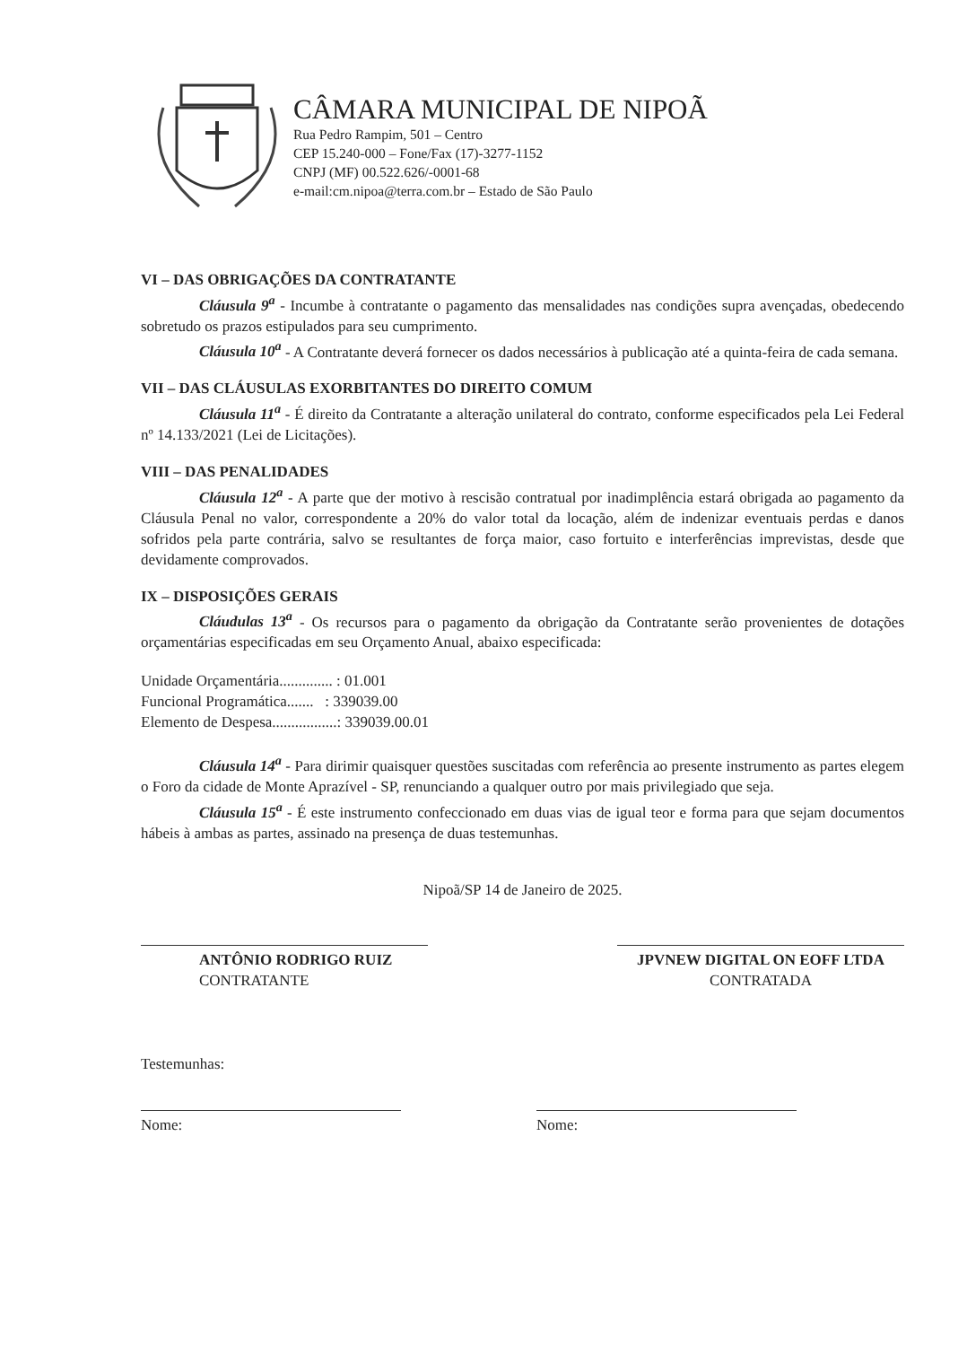CÂMARA MUNICIPAL DE NIPOÃ
Rua Pedro Rampim, 501 – Centro
CEP 15.240-000 – Fone/Fax (17)-3277-1152
CNPJ (MF) 00.522.626/-0001-68
e-mail:cm.nipoa@terra.com.br – Estado de São Paulo
VI – DAS OBRIGAÇÕES DA CONTRATANTE
Cláusula 9<sup>a</sup> - Incumbe à contratante o pagamento das mensalidades nas condições supra avençadas, obedecendo sobretudo os prazos estipulados para seu cumprimento.
Cláusula 10<sup>a</sup> - A Contratante deverá fornecer os dados necessários à publicação até a quinta-feira de cada semana.
VII – DAS CLÁUSULAS EXORBITANTES DO DIREITO COMUM
Cláusula 11<sup>a</sup> - É direito da Contratante a alteração unilateral do contrato, conforme especificados pela Lei Federal nº 14.133/2021 (Lei de Licitações).
VIII – DAS PENALIDADES
Cláusula 12<sup>a</sup> - A parte que der motivo à rescisão contratual por inadimplência estará obrigada ao pagamento da Cláusula Penal no valor, correspondente a 20% do valor total da locação, além de indenizar eventuais perdas e danos sofridos pela parte contrária, salvo se resultantes de força maior, caso fortuito e interferências imprevistas, desde que devidamente comprovados.
IX – DISPOSIÇÕES GERAIS
Cláudulas 13<sup>a</sup> - Os recursos para o pagamento da obrigação da Contratante serão provenientes de dotações orçamentárias especificadas em seu Orçamento Anual, abaixo especificada:
Unidade Orçamentária.............. : 01.001
Funcional Programática....... : 339039.00
Elemento de Despesa.................: 339039.00.01
Cláusula 14<sup>a</sup> - Para dirimir quaisquer questões suscitadas com referência ao presente instrumento as partes elegem o Foro da cidade de Monte Aprazível - SP, renunciando a qualquer outro por mais privilegiado que seja.
Cláusula 15<sup>a</sup> - É este instrumento confeccionado em duas vias de igual teor e forma para que sejam documentos hábeis à ambas as partes, assinado na presença de duas testemunhas.
Nipoã/SP 14 de Janeiro de 2025.
ANTÔNIO RODRIGO RUIZ
CONTRATANTE
JPVNEW DIGITAL ON EOFF LTDA
CONTRATADA
Testemunhas:
Nome: Nome: